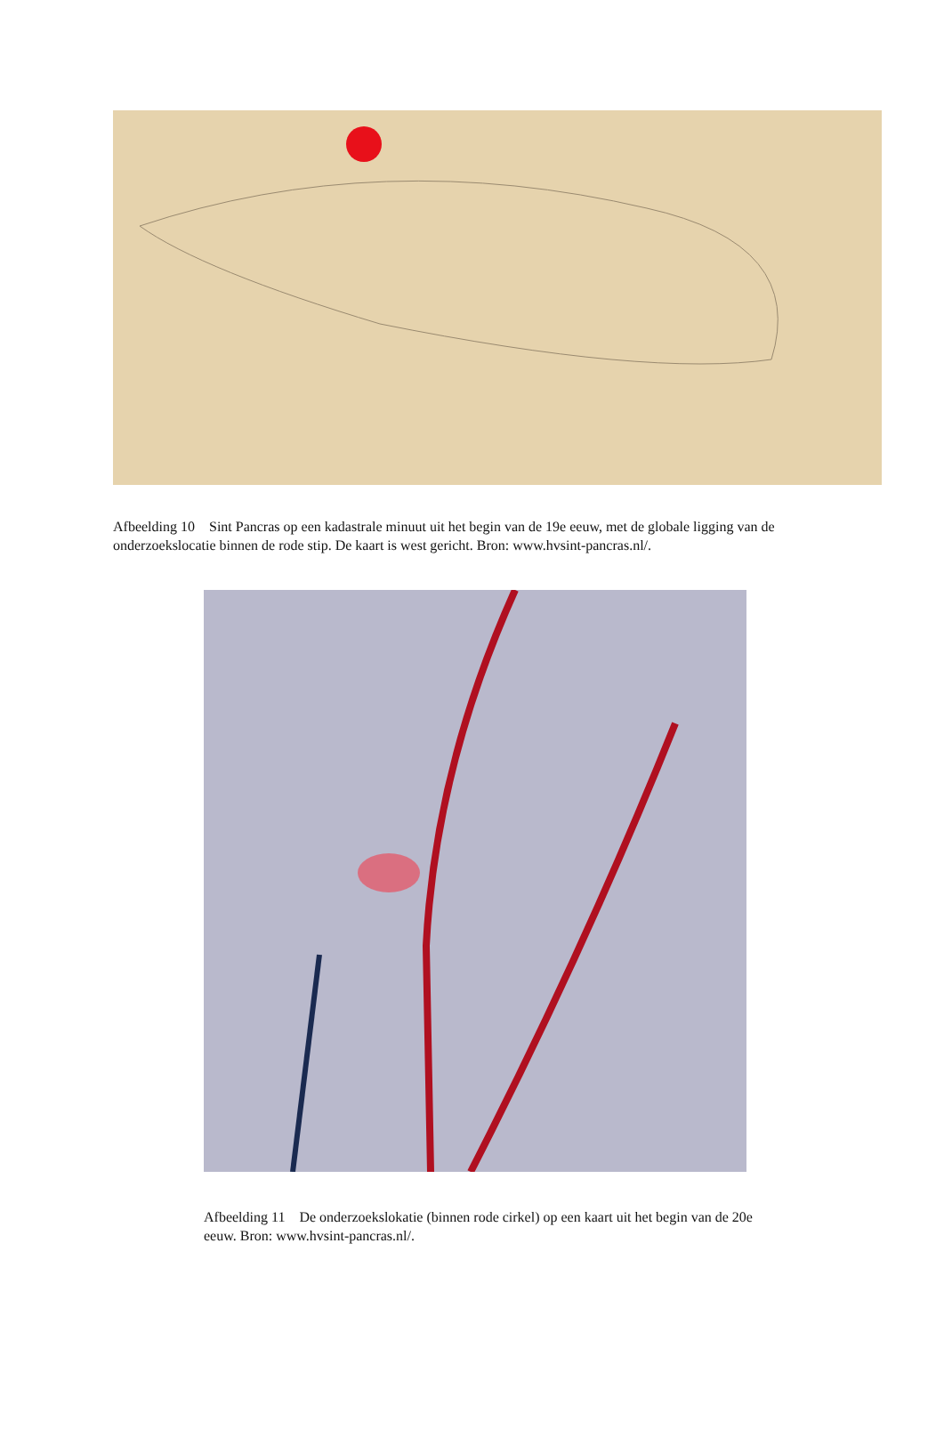Afbeelding 10 Sint Pancras op een kadastrale minuut uit het begin van de 19e eeuw, met de globale ligging van de onderzoekslocatie binnen de rode stip. De kaart is west gericht. Bron: www.hvsint-pancras.nl/.
Afbeelding 11 De onderzoekslokatie (binnen rode cirkel) op een kaart uit het begin van de 20e eeuw. Bron: www.hvsint-pancras.nl/.